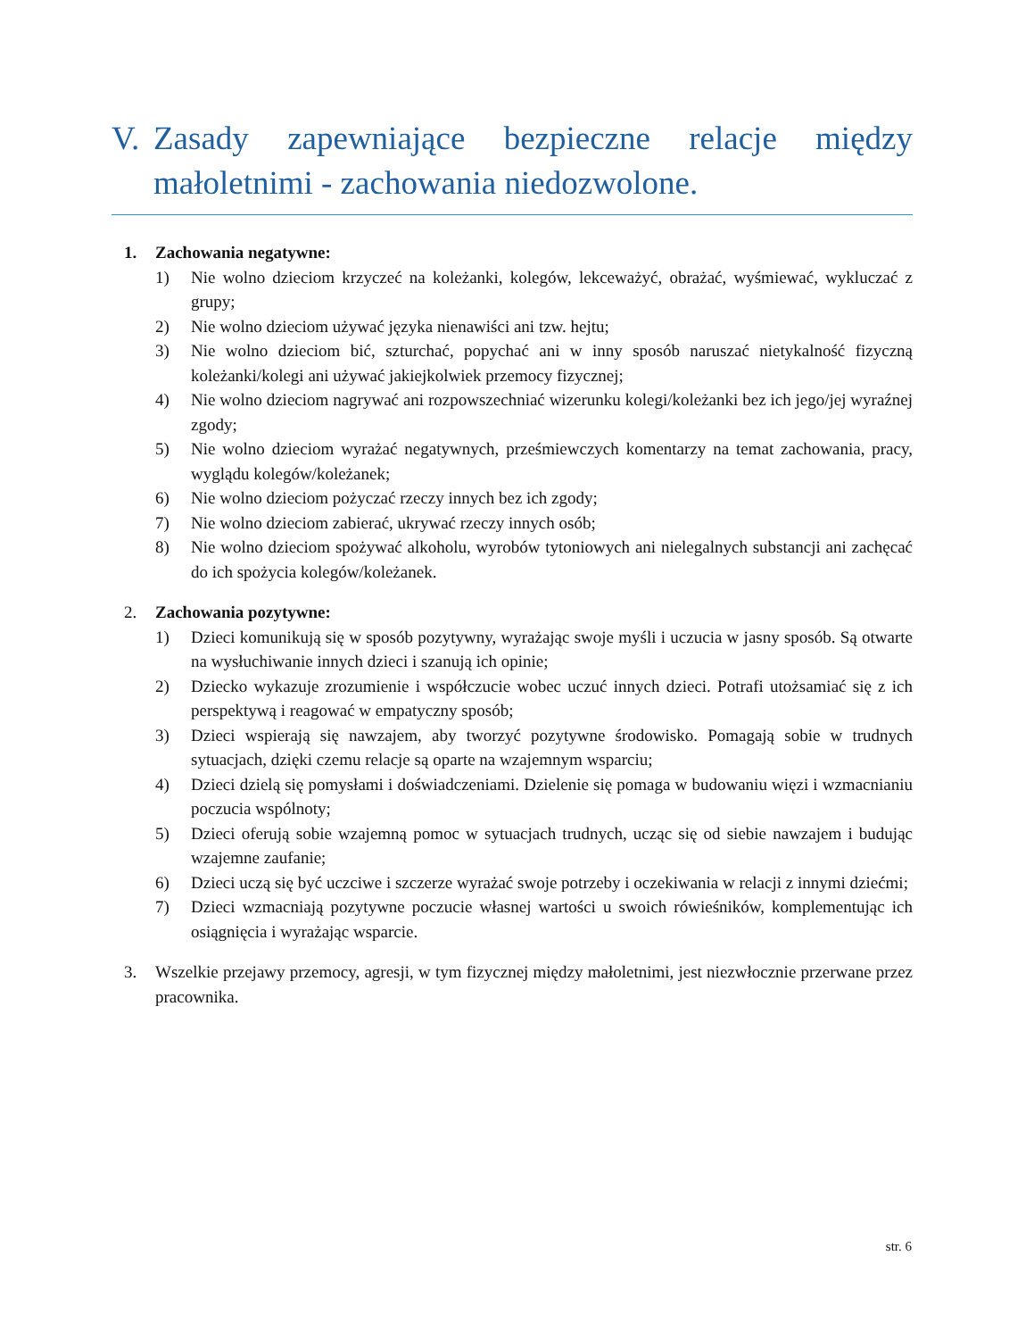V. Zasady zapewniające bezpieczne relacje między małoletnimi - zachowania niedozwolone.
1. Zachowania negatywne:
1) Nie wolno dzieciom krzyczeć na koleżanki, kolegów, lekceważyć, obrażać, wyśmiewać, wykluczać z grupy;
2) Nie wolno dzieciom używać języka nienawiści ani tzw. hejtu;
3) Nie wolno dzieciom bić, szturchać, popychać ani w inny sposób naruszać nietykalność fizyczną koleżanki/kolegi ani używać jakiejkolwiek przemocy fizycznej;
4) Nie wolno dzieciom nagrywać ani rozpowszechniać wizerunku kolegi/koleżanki bez ich jego/jej wyraźnej zgody;
5) Nie wolno dzieciom wyrażać negatywnych, prześmiewczych komentarzy na temat zachowania, pracy, wyglądu kolegów/koleżanek;
6) Nie wolno dzieciom pożyczać rzeczy innych bez ich zgody;
7) Nie wolno dzieciom zabierać, ukrywać rzeczy innych osób;
8) Nie wolno dzieciom spożywać alkoholu, wyrobów tytoniowych ani nielegalnych substancji ani zachęcać do ich spożycia kolegów/koleżanek.
2. Zachowania pozytywne:
1) Dzieci komunikują się w sposób pozytywny, wyrażając swoje myśli i uczucia w jasny sposób. Są otwarte na wysłuchiwanie innych dzieci i szanują ich opinie;
2) Dziecko wykazuje zrozumienie i współczucie wobec uczuć innych dzieci. Potrafi utożsamiać się z ich perspektywą i reagować w empatyczny sposób;
3) Dzieci wspierają się nawzajem, aby tworzyć pozytywne środowisko. Pomagają sobie w trudnych sytuacjach, dzięki czemu relacje są oparte na wzajemnym wsparciu;
4) Dzieci dzielą się pomysłami i doświadczeniami. Dzielenie się pomaga w budowaniu więzi i wzmacnianiu poczucia wspólnoty;
5) Dzieci oferują sobie wzajemną pomoc w sytuacjach trudnych, ucząc się od siebie nawzajem i budując wzajemne zaufanie;
6) Dzieci uczą się być uczciwe i szczerze wyrażać swoje potrzeby i oczekiwania w relacji z innymi dziećmi;
7) Dzieci wzmacniają pozytywne poczucie własnej wartości u swoich rówieśników, komplementując ich osiągnięcia i wyrażając wsparcie.
3. Wszelkie przejawy przemocy, agresji, w tym fizycznej między małoletnimi, jest niezwłocznie przerwane przez pracownika.
str. 6